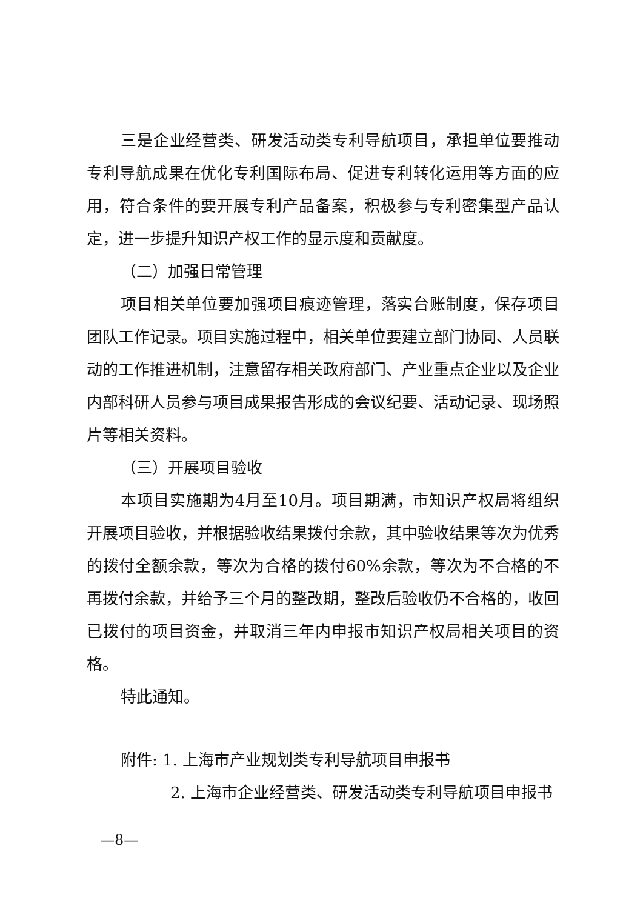三是企业经营类、研发活动类专利导航项目，承担单位要推动专利导航成果在优化专利国际布局、促进专利转化运用等方面的应用，符合条件的要开展专利产品备案，积极参与专利密集型产品认定，进一步提升知识产权工作的显示度和贡献度。
（二）加强日常管理
项目相关单位要加强项目痕迹管理，落实台账制度，保存项目团队工作记录。项目实施过程中，相关单位要建立部门协同、人员联动的工作推进机制，注意留存相关政府部门、产业重点企业以及企业内部科研人员参与项目成果报告形成的会议纪要、活动记录、现场照片等相关资料。
（三）开展项目验收
本项目实施期为4月至10月。项目期满，市知识产权局将组织开展项目验收，并根据验收结果拨付余款，其中验收结果等次为优秀的拨付全额余款，等次为合格的拨付60%余款，等次为不合格的不再拨付余款，并给予三个月的整改期，整改后验收仍不合格的，收回已拨付的项目资金，并取消三年内申报市知识产权局相关项目的资格。
特此通知。
附件: 1. 上海市产业规划类专利导航项目申报书
2. 上海市企业经营类、研发活动类专利导航项目申报书
—8—